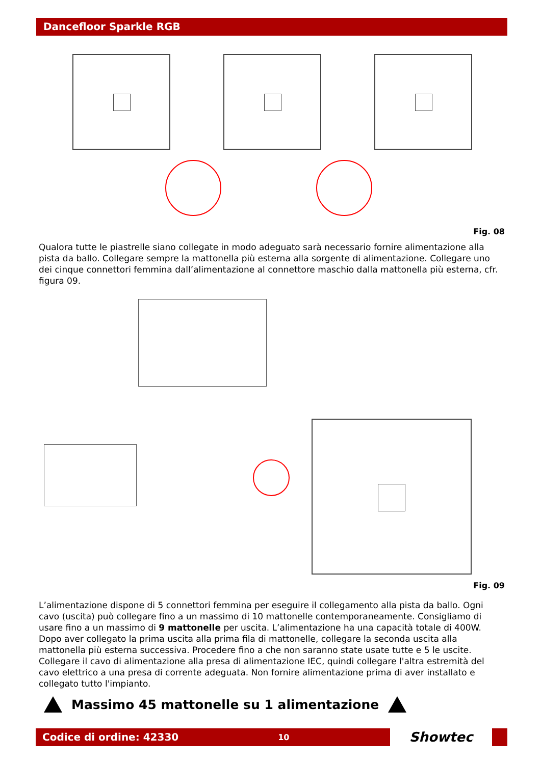Dancefloor Sparkle RGB
Fig. 08
Qualora tutte le piastrelle siano collegate in modo adeguato sarà necessario fornire alimentazione alla pista da ballo. Collegare sempre la mattonella più esterna alla sorgente di alimentazione. Collegare uno dei cinque connettori femmina dall’alimentazione al connettore maschio dalla mattonella più esterna, cfr. figura 09.
Fig. 09
L’alimentazione dispone di 5 connettori femmina per eseguire il collegamento alla pista da ballo. Ogni cavo (uscita) può collegare fino a un massimo di 10 mattonelle contemporaneamente. Consigliamo di usare fino a un massimo di 9 mattonelle per uscita. L’alimentazione ha una capacità totale di 400W. Dopo aver collegato la prima uscita alla prima fila di mattonelle, collegare la seconda uscita alla mattonella più esterna successiva. Procedere fino a che non saranno state usate tutte e 5 le uscite. Collegare il cavo di alimentazione alla presa di alimentazione IEC, quindi collegare l'altra estremità del cavo elettrico a una presa di corrente adeguata. Non fornire alimentazione prima di aver installato e collegato tutto l'impianto.
Massimo 45 mattonelle su 1 alimentazione
Codice di ordine: 42330 10
Showtec